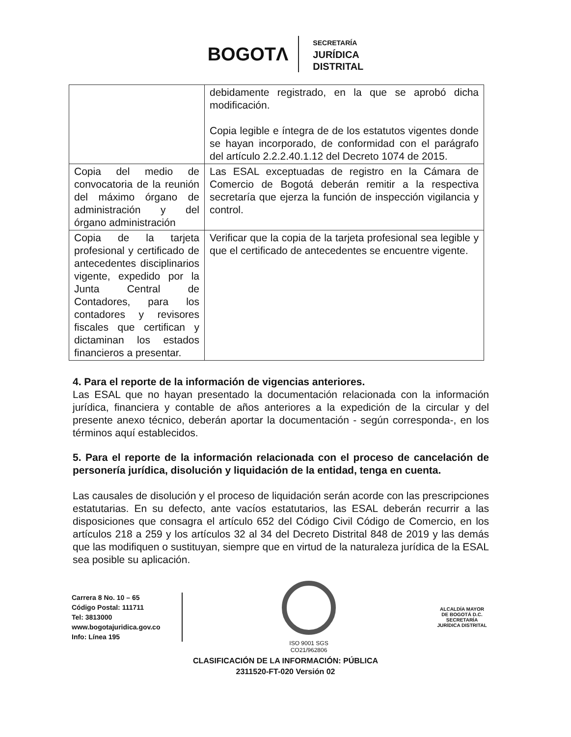BOGOTΛ
SECRETARÍA
JURÍDICA
DISTRITAL
| | debidamente registrado, en la que se aprobó dicha modificación. Copia legible e íntegra de de los estatutos vigentes donde se hayan incorporado, de conformidad con el parágrafo del artículo 2.2.2.40.1.12 del Decreto 1074 de 2015. |
| Copia del medio de convocatoria de la reunión del máximo órgano de administración y del órgano administración | Las ESAL exceptuadas de registro en la Cámara de Comercio de Bogotá deberán remitir a la respectiva secretaría que ejerza la función de inspección vigilancia y control. |
| Copia de la tarjeta profesional y certificado de antecedentes disciplinarios vigente, expedido por la Junta Central de Contadores, para los contadores y revisores fiscales que certifican y dictaminan los estados financieros a presentar. | Verificar que la copia de la tarjeta profesional sea legible y que el certificado de antecedentes se encuentre vigente. |
4. Para el reporte de la información de vigencias anteriores.
Las ESAL que no hayan presentado la documentación relacionada con la información jurídica, financiera y contable de años anteriores a la expedición de la circular y del presente anexo técnico, deberán aportar la documentación - según corresponda-, en los términos aquí establecidos.
5. Para el reporte de la información relacionada con el proceso de cancelación de personería jurídica, disolución y liquidación de la entidad, tenga en cuenta.
Las causales de disolución y el proceso de liquidación serán acorde con las prescripciones estatutarias. En su defecto, ante vacíos estatutarios, las ESAL deberán recurrir a las disposiciones que consagra el artículo 652 del Código Civil Código de Comercio, en los artículos 218 a 259 y los artículos 32 al 34 del Decreto Distrital 848 de 2019 y las demás que las modifiquen o sustituyan, siempre que en virtud de la naturaleza jurídica de la ESAL sea posible su aplicación.
Carrera 8 No. 10 – 65
Código Postal: 111711
Tel: 3813000
www.bogotajuridica.gov.co
Info: Línea 195
ISO 9001 SGS
CO21/962806
ALCALDÍA MAYOR
DE BOGOTÁ D.C.
SECRETARÍA JURÍDICA DISTRITAL
CLASIFICACIÓN DE LA INFORMACIÓN: PÚBLICA
2311520-FT-020 Versión 02